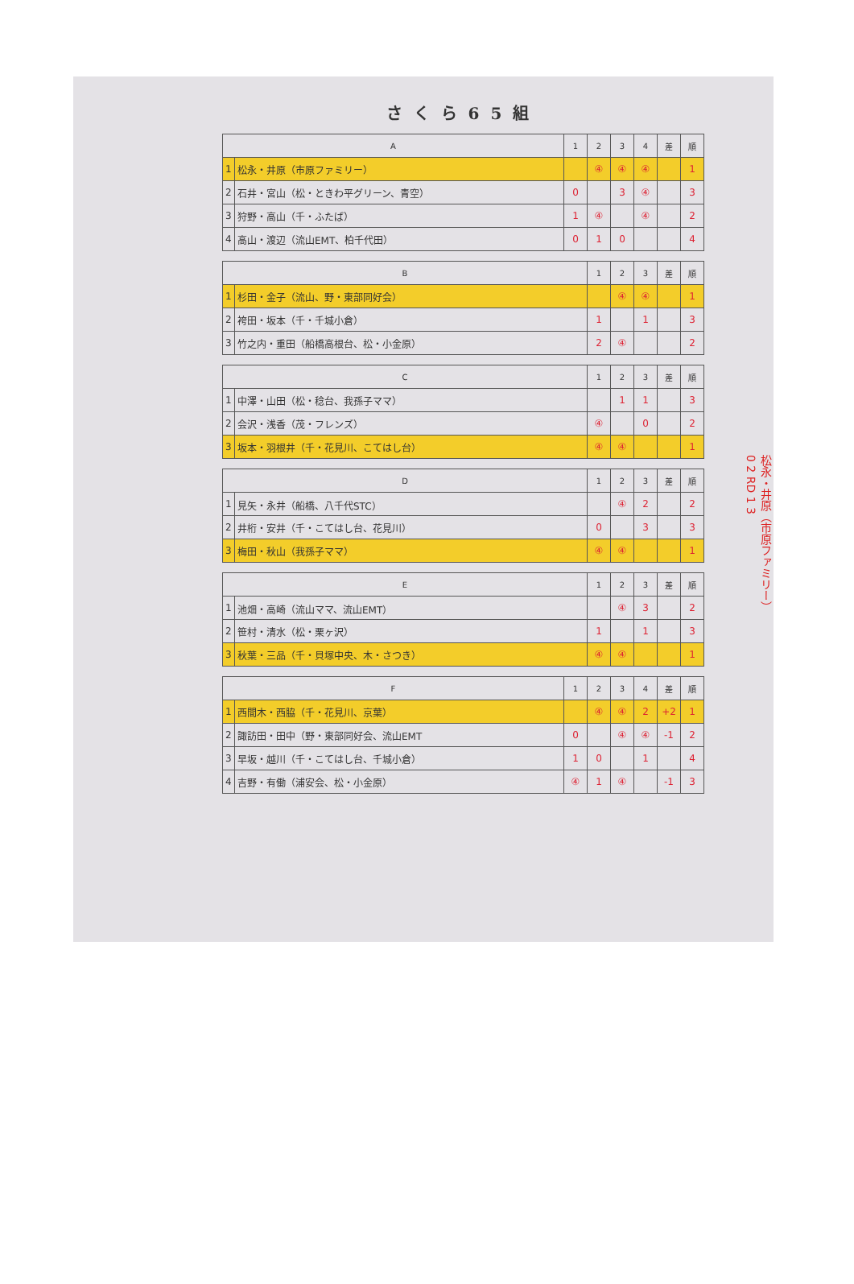さくら65組
| A | | 1 | 2 | 3 | 4 | 差 | 順 |
| --- | --- | --- | --- | --- | --- | --- | --- |
| 1 | 松永・井原（市原ファミリー） | | ④ | ④ | ④ | | 1 |
| 2 | 石井・宮山（松・ときわ平グリーン、青空） | 0 | | 3 | ④ | | 3 |
| 3 | 狩野・高山（千・ふたば） | 1 | ④ | | ④ | | 2 |
| 4 | 高山・渡辺（流山EMT、柏千代田） | 0 | 1 | 0 | | | 4 |
| B | | 1 | 2 | 3 | 差 | 順 |
| --- | --- | --- | --- | --- | --- | --- |
| 1 | 杉田・金子（流山、野・東部同好会） | | ④ | ④ | | 1 |
| 2 | 袴田・坂本（千・千城小倉） | 1 | | 1 | | 3 |
| 3 | 竹之内・重田（船橋高根台、松・小金原） | 2 | ④ | | | 2 |
| C | | 1 | 2 | 3 | 差 | 順 |
| --- | --- | --- | --- | --- | --- | --- |
| 1 | 中澤・山田（松・稔台、我孫子ママ） | | 1 | 1 | | 3 |
| 2 | 会沢・浅香（茂・フレンズ） | ④ | | 0 | | 2 |
| 3 | 坂本・羽根井（千・花見川、こてはし台） | ④ | ④ | | | 1 |
| D | | 1 | 2 | 3 | 差 | 順 |
| --- | --- | --- | --- | --- | --- | --- |
| 1 | 見矢・永井（船橋、八千代STC） | | ④ | 2 | | 2 |
| 2 | 井桁・安井（千・こてはし台、花見川） | 0 | | 3 | | 3 |
| 3 | 梅田・秋山（我孫子ママ） | ④ | ④ | | | 1 |
| E | | 1 | 2 | 3 | 差 | 順 |
| --- | --- | --- | --- | --- | --- | --- |
| 1 | 池畑・高崎（流山ママ、流山EMT） | | ④ | 3 | | 2 |
| 2 | 笹村・清水（松・栗ヶ沢） | 1 | | 1 | | 3 |
| 3 | 秋葉・三品（千・貝塚中央、木・さつき） | ④ | ④ | | | 1 |
| F | | 1 | 2 | 3 | 4 | 差 | 順 |
| --- | --- | --- | --- | --- | --- | --- | --- |
| 1 | 西間木・西脇（千・花見川、京葉） | | ④ | ④ | 2 | +2 | 1 |
| 2 | 諏訪田・田中（野・東部同好会、流山EMT | 0 | | ④ | ④ | -1 | 2 |
| 3 | 早坂・越川（千・こてはし台、千城小倉） | 1 | 0 | | 1 | | 4 |
| 4 | 吉野・有働（浦安会、松・小金原） | ④ | 1 | ④ | | -1 | 3 |
松永・井原（市原ファミリー）
0 2 RD 1 3